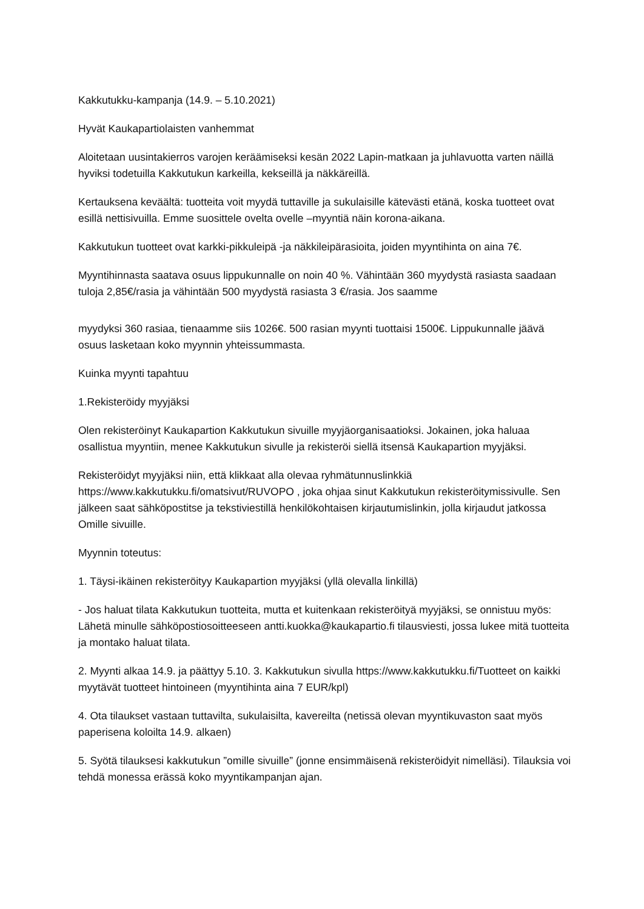Kakkutukku-kampanja (14.9. – 5.10.2021)
Hyvät Kaukapartiolaisten vanhemmat
Aloitetaan uusintakierros varojen keräämiseksi kesän 2022 Lapin-matkaan ja juhlavuotta varten näillä hyviksi todetuilla Kakkutukun karkeilla, kekseillä ja näkkäreillä.
Kertauksena keväältä: tuotteita voit myydä tuttaville ja sukulaisille kätevästi etänä, koska tuotteet ovat esillä nettisivuilla. Emme suosittele ovelta ovelle –myyntiä näin korona-aikana.
Kakkutukun tuotteet ovat karkki-pikkuleipä -ja näkkileipärasioita, joiden myyntihinta on aina 7€.
Myyntihinnasta saatava osuus lippukunnalle on noin 40 %. Vähintään 360 myydystä rasiasta saadaan tuloja 2,85€/rasia ja vähintään 500 myydystä rasiasta 3 €/rasia. Jos saamme
myydyksi 360 rasiaa, tienaamme siis 1026€. 500 rasian myynti tuottaisi 1500€. Lippukunnalle jäävä osuus lasketaan koko myynnin yhteissummasta.
Kuinka myynti tapahtuu
1.Rekisteröidy myyjäksi
Olen rekisteröinyt Kaukapartion Kakkutukun sivuille myyjäorganisaatioksi. Jokainen, joka haluaa osallistua myyntiin, menee Kakkutukun sivulle ja rekisteröi siellä itsensä Kaukapartion myyjäksi.
Rekisteröidyt myyjäksi niin, että klikkaat alla olevaa ryhmätunnuslinkkiä https://www.kakkutukku.fi/omatsivut/RUVOPO , joka ohjaa sinut Kakkutukun rekisteröitymissivulle. Sen jälkeen saat sähköpostitse ja tekstiviestillä henkilökohtaisen kirjautumislinkin, jolla kirjaudut jatkossa Omille sivuille.
Myynnin toteutus:
1. Täysi-ikäinen rekisteröityy Kaukapartion myyjäksi (yllä olevalla linkillä)
- Jos haluat tilata Kakkutukun tuotteita, mutta et kuitenkaan rekisteröityä myyjäksi, se onnistuu myös: Lähetä minulle sähköpostiosoitteeseen antti.kuokka@kaukapartio.fi tilausviesti, jossa lukee mitä tuotteita ja montako haluat tilata.
2. Myynti alkaa 14.9. ja päättyy 5.10. 3. Kakkutukun sivulla https://www.kakkutukku.fi/Tuotteet on kaikki myytävät tuotteet hintoineen (myyntihinta aina 7 EUR/kpl)
4. Ota tilaukset vastaan tuttavilta, sukulaisilta, kavereilta (netissä olevan myyntikuvaston saat myös paperisena koloilta 14.9. alkaen)
5. Syötä tilauksesi kakkutukun ”omille sivuille” (jonne ensimmäisenä rekisteröidyit nimelläsi). Tilauksia voi tehdä monessa erässä koko myyntikampanjan ajan.